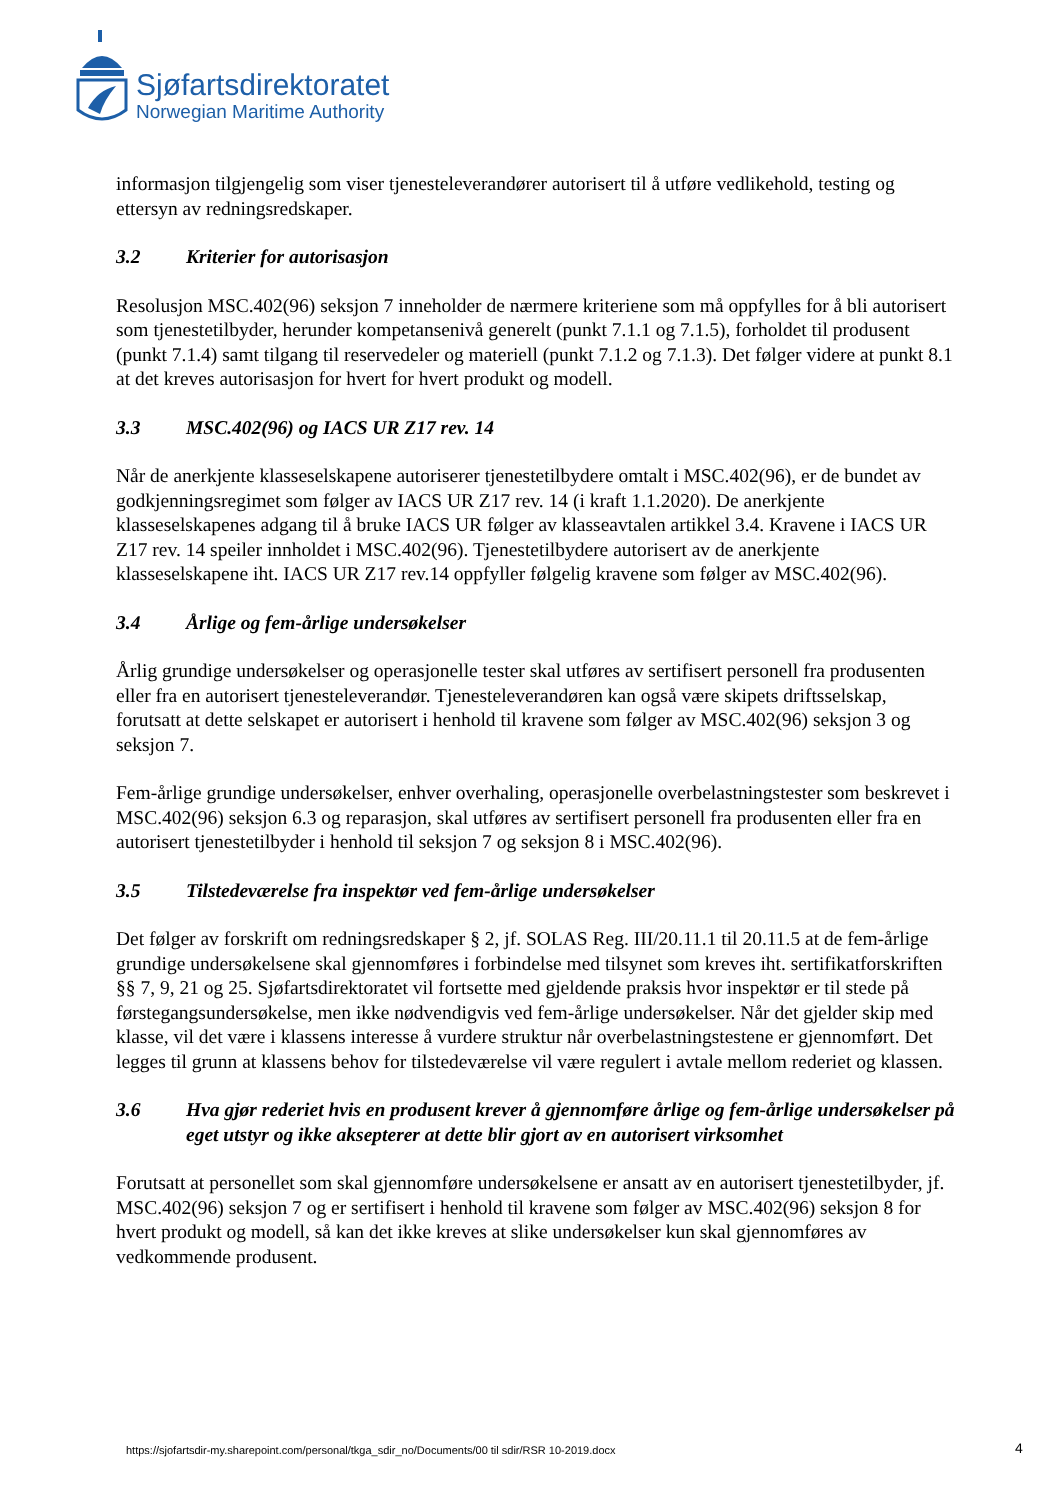Sjøfartsdirektoratet
Norwegian Maritime Authority
informasjon tilgjengelig som viser tjenesteleverandører autorisert til å utføre vedlikehold, testing og ettersyn av redningsredskaper.
3.2 Kriterier for autorisasjon
Resolusjon MSC.402(96) seksjon 7 inneholder de nærmere kriteriene som må oppfylles for å bli autorisert som tjenestetilbyder, herunder kompetansenivå generelt (punkt 7.1.1 og 7.1.5), forholdet til produsent (punkt 7.1.4) samt tilgang til reservedeler og materiell (punkt 7.1.2 og 7.1.3). Det følger videre at punkt 8.1 at det kreves autorisasjon for hvert for hvert produkt og modell.
3.3 MSC.402(96) og IACS UR Z17 rev. 14
Når de anerkjente klasseselskapene autoriserer tjenestetilbydere omtalt i MSC.402(96), er de bundet av godkjenningsregimet som følger av IACS UR Z17 rev. 14 (i kraft 1.1.2020). De anerkjente klasseselskapenes adgang til å bruke IACS UR følger av klasseavtalen artikkel 3.4. Kravene i IACS UR Z17 rev. 14 speiler innholdet i MSC.402(96). Tjenestetilbydere autorisert av de anerkjente klasseselskapene iht. IACS UR Z17 rev.14 oppfyller følgelig kravene som følger av MSC.402(96).
3.4 Årlige og fem-årlige undersøkelser
Årlig grundige undersøkelser og operasjonelle tester skal utføres av sertifisert personell fra produsenten eller fra en autorisert tjenesteleverandør. Tjenesteleverandøren kan også være skipets driftsselskap, forutsatt at dette selskapet er autorisert i henhold til kravene som følger av MSC.402(96) seksjon 3 og seksjon 7.
Fem-årlige grundige undersøkelser, enhver overhaling, operasjonelle overbelastningstester som beskrevet i MSC.402(96) seksjon 6.3 og reparasjon, skal utføres av sertifisert personell fra produsenten eller fra en autorisert tjenestetilbyder i henhold til seksjon 7 og seksjon 8 i MSC.402(96).
3.5 Tilstedeværelse fra inspektør ved fem-årlige undersøkelser
Det følger av forskrift om redningsredskaper § 2, jf. SOLAS Reg. III/20.11.1 til 20.11.5 at de fem-årlige grundige undersøkelsene skal gjennomføres i forbindelse med tilsynet som kreves iht. sertifikatforskriften §§ 7, 9, 21 og 25. Sjøfartsdirektoratet vil fortsette med gjeldende praksis hvor inspektør er til stede på førstegangsundersøkelse, men ikke nødvendigvis ved fem-årlige undersøkelser. Når det gjelder skip med klasse, vil det være i klassens interesse å vurdere struktur når overbelastningstestene er gjennomført. Det legges til grunn at klassens behov for tilstedeværelse vil være regulert i avtale mellom rederiet og klassen.
3.6 Hva gjør rederiet hvis en produsent krever å gjennomføre årlige og fem-årlige undersøkelser på eget utstyr og ikke aksepterer at dette blir gjort av en autorisert virksomhet
Forutsatt at personellet som skal gjennomføre undersøkelsene er ansatt av en autorisert tjenestetilbyder, jf. MSC.402(96) seksjon 7 og er sertifisert i henhold til kravene som følger av MSC.402(96) seksjon 8 for hvert produkt og modell, så kan det ikke kreves at slike undersøkelser kun skal gjennomføres av vedkommende produsent.
https://sjofartsdir-my.sharepoint.com/personal/tkga_sdir_no/Documents/00 til sdir/RSR 10-2019.docx
4